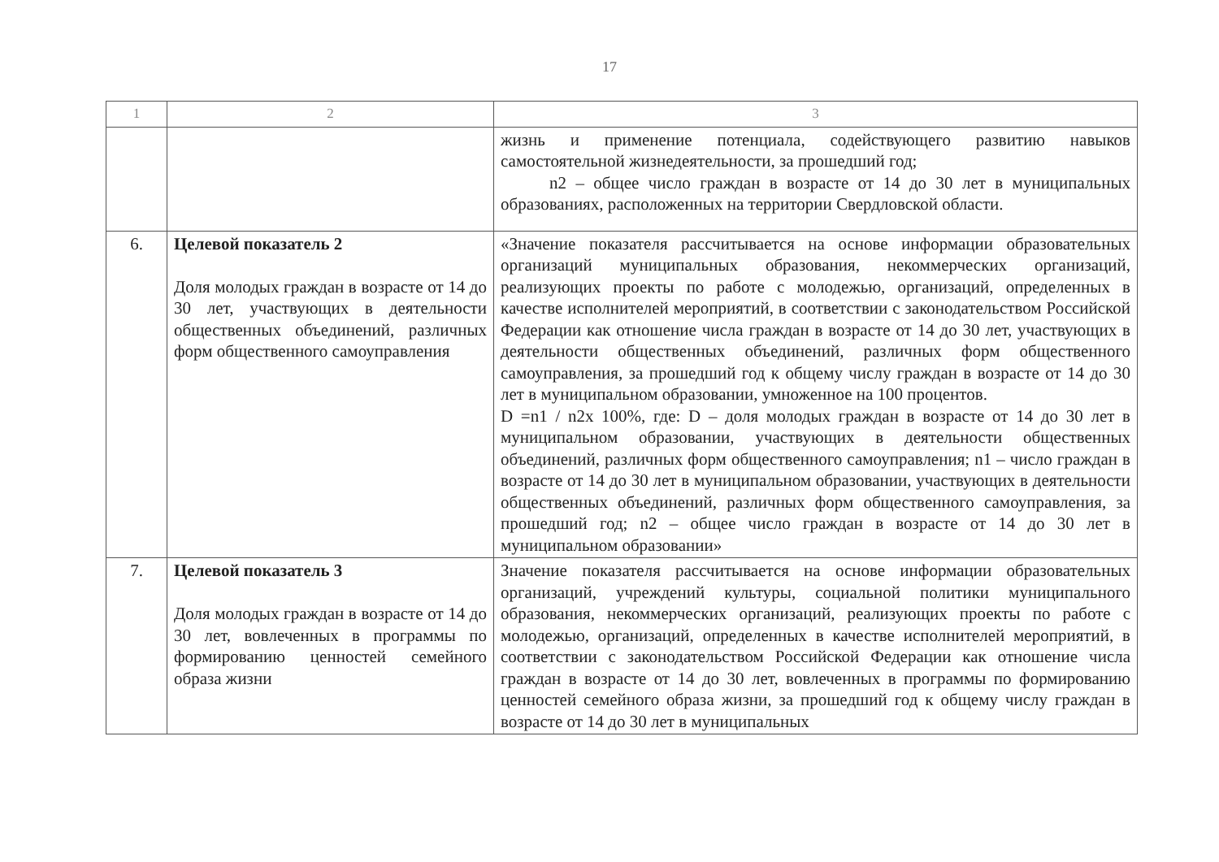17
| 1 | 2 | 3 |
| --- | --- | --- |
| | | жизнь и применение потенциала, содействующего развитию навыков самостоятельной жизнедеятельности, за прошедший год; n2 – общее число граждан в возрасте от 14 до 30 лет в муниципальных образованиях, расположенных на территории Свердловской области. |
| 6. | Целевой показатель 2 Доля молодых граждан в возрасте от 14 до 30 лет, участвующих в деятельности общественных объединений, различных форм общественного самоуправления | «Значение показателя рассчитывается на основе информации образовательных организаций муниципальных образования, некоммерческих организаций, реализующих проекты по работе с молодежью, организаций, определенных в качестве исполнителей мероприятий, в соответствии с законодательством Российской Федерации как отношение числа граждан в возрасте от 14 до 30 лет, участвующих в деятельности общественных объединений, различных форм общественного самоуправления, за прошедший год к общему числу граждан в возрасте от 14 до 30 лет в муниципальном образовании, умноженное на 100 процентов. D =n1 / n2x 100%, где: D – доля молодых граждан в возрасте от 14 до 30 лет в муниципальном образовании, участвующих в деятельности общественных объединений, различных форм общественного самоуправления; n1 – число граждан в возрасте от 14 до 30 лет в муниципальном образовании, участвующих в деятельности общественных объединений, различных форм общественного самоуправления, за прошедший год; n2 – общее число граждан в возрасте от 14 до 30 лет в муниципальном образовании» |
| 7. | Целевой показатель 3 Доля молодых граждан в возрасте от 14 до 30 лет, вовлеченных в программы по формированию ценностей семейного образа жизни | Значение показателя рассчитывается на основе информации образовательных организаций, учреждений культуры, социальной политики муниципального образования, некоммерческих организаций, реализующих проекты по работе с молодежью, организаций, определенных в качестве исполнителей мероприятий, в соответствии с законодательством Российской Федерации как отношение числа граждан в возрасте от 14 до 30 лет, вовлеченных в программы по формированию ценностей семейного образа жизни, за прошедший год к общему числу граждан в возрасте от 14 до 30 лет в муниципальных |